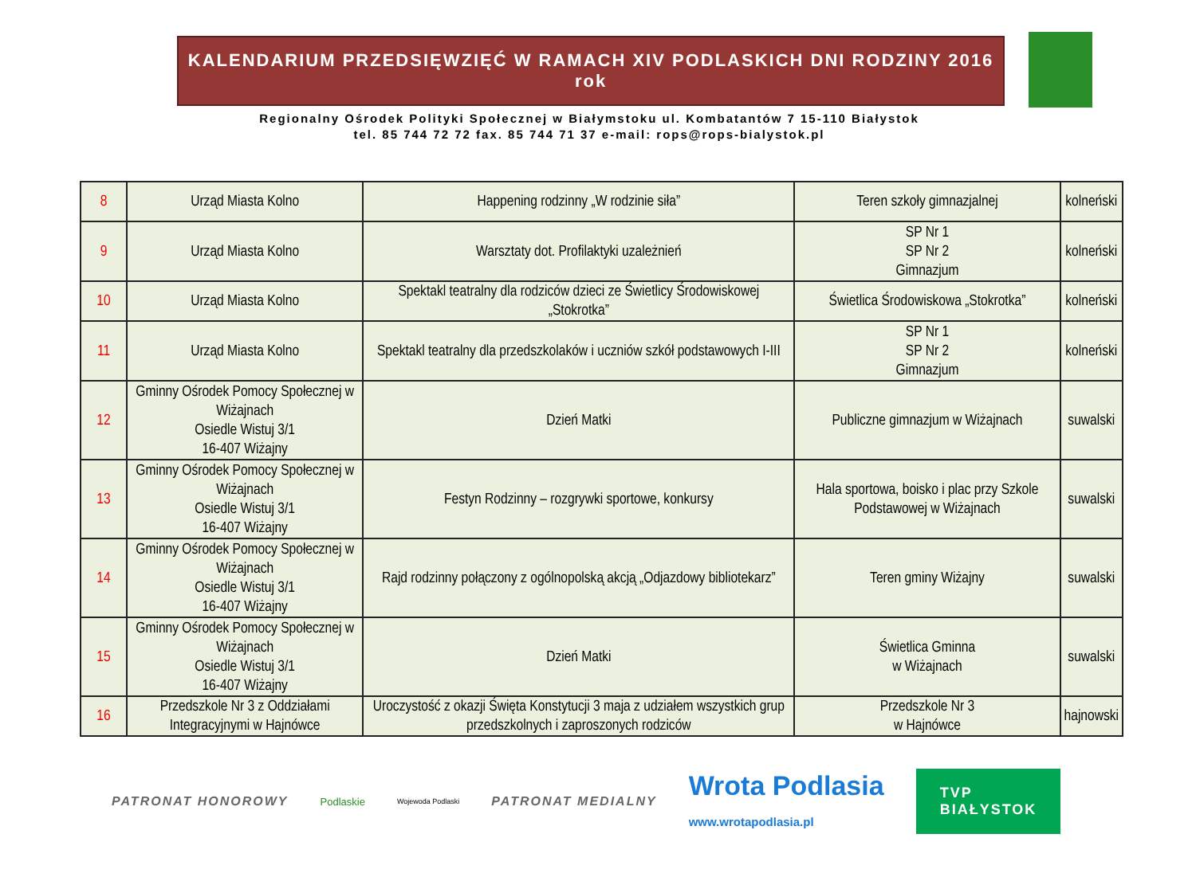KALENDARIUM PRZEDSIĘWZIĘĆ W RAMACH XIV PODLASKICH DNI RODZINY 2016 rok
Regionalny Ośrodek Polityki Społecznej w Białymstoku ul. Kombatantów 7 15-110 Białystok
tel. 85 744 72 72 fax. 85 744 71 37 e-mail: rops@rops-bialystok.pl
| 8 | Urząd Miasta Kolno | Happening rodzinny „W rodzinie siła” | Teren szkoły gimnazjalnej | kolneński |
| 9 | Urząd Miasta Kolno | Warsztaty dot. Profilaktyki uzależnień | SP Nr 1 SP Nr 2 Gimnazjum | kolneński |
| 10 | Urząd Miasta Kolno | Spektakl teatralny dla rodziców dzieci ze Świetlicy Środowiskowej „Stokrotka” | Świetlica Środowiskowa „Stokrotka” | kolneński |
| 11 | Urząd Miasta Kolno | Spektakl teatralny dla przedszkolaków i uczniów szkół podstawowych I-III | SP Nr 1 SP Nr 2 Gimnazjum | kolneński |
| 12 | Gminny Ośrodek Pomocy Społecznej w Wiżajnach Osiedle Wistuj 3/1 16-407 Wiżajny | Dzień Matki | Publiczne gimnazjum w Wiżajnach | suwalski |
| 13 | Gminny Ośrodek Pomocy Społecznej w Wiżajnach Osiedle Wistuj 3/1 16-407 Wiżajny | Festyn Rodzinny – rozgrywki sportowe, konkursy | Hala sportowa, boisko i plac przy Szkole Podstawowej w Wiżajnach | suwalski |
| 14 | Gminny Ośrodek Pomocy Społecznej w Wiżajnach Osiedle Wistuj 3/1 16-407 Wiżajny | Rajd rodzinny połączony z ogólnopolską akcją „Odjazdowy bibliotekarz” | Teren gminy Wiżajny | suwalski |
| 15 | Gminny Ośrodek Pomocy Społecznej w Wiżajnach Osiedle Wistuj 3/1 16-407 Wiżajny | Dzień Matki | Świetlica Gminna w Wiżajnach | suwalski |
| 16 | Przedszkole Nr 3 z Oddziałami Integracyjnymi w Hajnówce | Uroczystość z okazji Święta Konstytucji 3 maja z udziałem wszystkich grup przedszkolnych i zaproszonych rodziców | Przedszkole Nr 3 w Hajnówce | hajnowski |
PATRONAT HONOROWY Podlaskie Wojewoda Podlaski PATRONAT MEDIALNY Wrota Podlasia
www.wrotapodlasia.pl TVP
BIAŁYSTOK